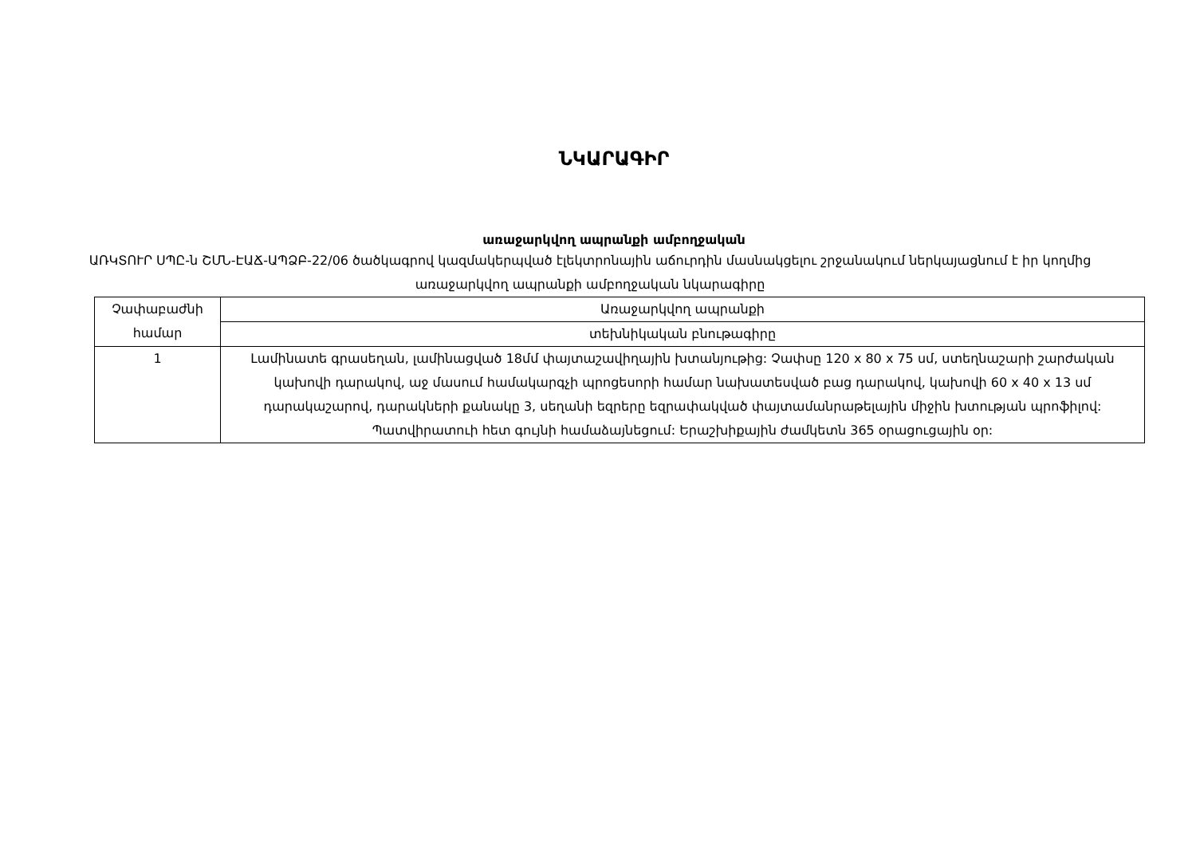ՆԿԱՐԱԳԻՐ
առաջարկվող ապրանքի ամբողջական
ԱՌԿՏՈՒՐ ՍՊԸ-ն ՇՄՆ-ԷԱՃ-ԱՊՁԲ-22/06 ծածկագրով կազմակերպված էլեկտրոնային աճուրդին մասնակցելու շրջանակում ներկայացնում է իր կողմից առաջարկվող ապրանքի ամբողջական նկարագիրը
| Չափաբաժնի համար | Առաջարկվող ապրանքի |
| | տեխնիկական բնութագիրը |
| 1 | Լամինատե գրասեղան, լամինացված 18մմ փայտաշավիղային խտանյութից: Չափսը 120 x 80 x 75 սմ, ստեղնաշարի շարժական կախովի դարակով, աջ մասում համակարգչի պրոցեսորի համար նախատեսված բաց դարակով, կախովի 60 x 40 x 13 սմ դարակաշարով, դարակների քանակը 3, սեղանի եզրերը եզրափակված փայտամանրաթելային միջին խտության պրոֆիլով: Պատվիրատուի հետ գույնի համաձայնեցում: Երաշխիքային ժամկետն 365 օրացուցային օր: |